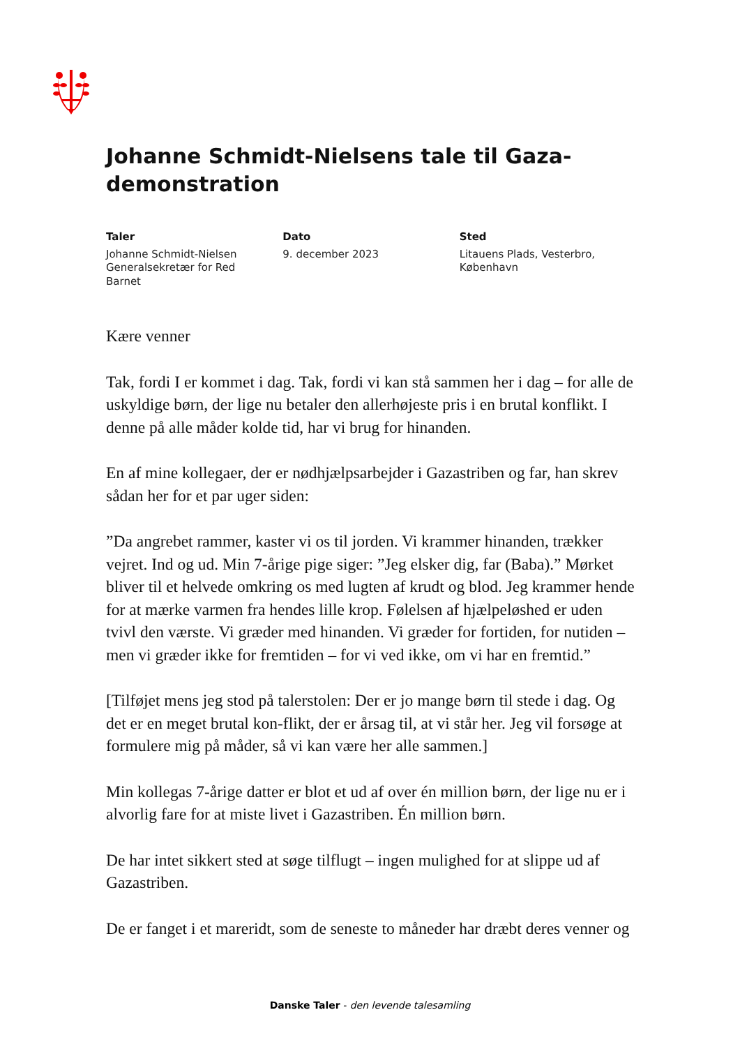Johanne Schmidt-Nielsens tale til Gaza-demonstration
Taler
Johanne Schmidt-Nielsen
Generalsekretær for Red
Barnet
Dato
9. december 2023
Sted
Litauens Plads, Vesterbro,
København
Kære venner
Tak, fordi I er kommet i dag. Tak, fordi vi kan stå sammen her i dag – for alle de uskyldige børn, der lige nu betaler den allerhøjeste pris i en brutal konflikt. I denne på alle måder kolde tid, har vi brug for hinanden.
En af mine kollegaer, der er nødhjælpsarbejder i Gazastriben og far, han skrev sådan her for et par uger siden:
”Da angrebet rammer, kaster vi os til jorden. Vi krammer hinanden, trækker vejret. Ind og ud. Min 7-årige pige siger: ”Jeg elsker dig, far (Baba).” Mørket bliver til et helvede omkring os med lugten af krudt og blod. Jeg krammer hende for at mærke varmen fra hendes lille krop. Følelsen af hjælpeløshed er uden tvivl den værste. Vi græder med hinanden. Vi græder for fortiden, for nutiden – men vi græder ikke for fremtiden – for vi ved ikke, om vi har en fremtid.”
[Tilføjet mens jeg stod på talerstolen: Der er jo mange børn til stede i dag. Og det er en meget brutal kon-flikt, der er årsag til, at vi står her. Jeg vil forsøge at formulere mig på måder, så vi kan være her alle sammen.]
Min kollegas 7-årige datter er blot et ud af over én million børn, der lige nu er i alvorlig fare for at miste livet i Gazastriben. Én million børn.
De har intet sikkert sted at søge tilflugt – ingen mulighed for at slippe ud af Gazastriben.
De er fanget i et mareridt, som de seneste to måneder har dræbt deres venner og
Danske Taler - den levende talesamling